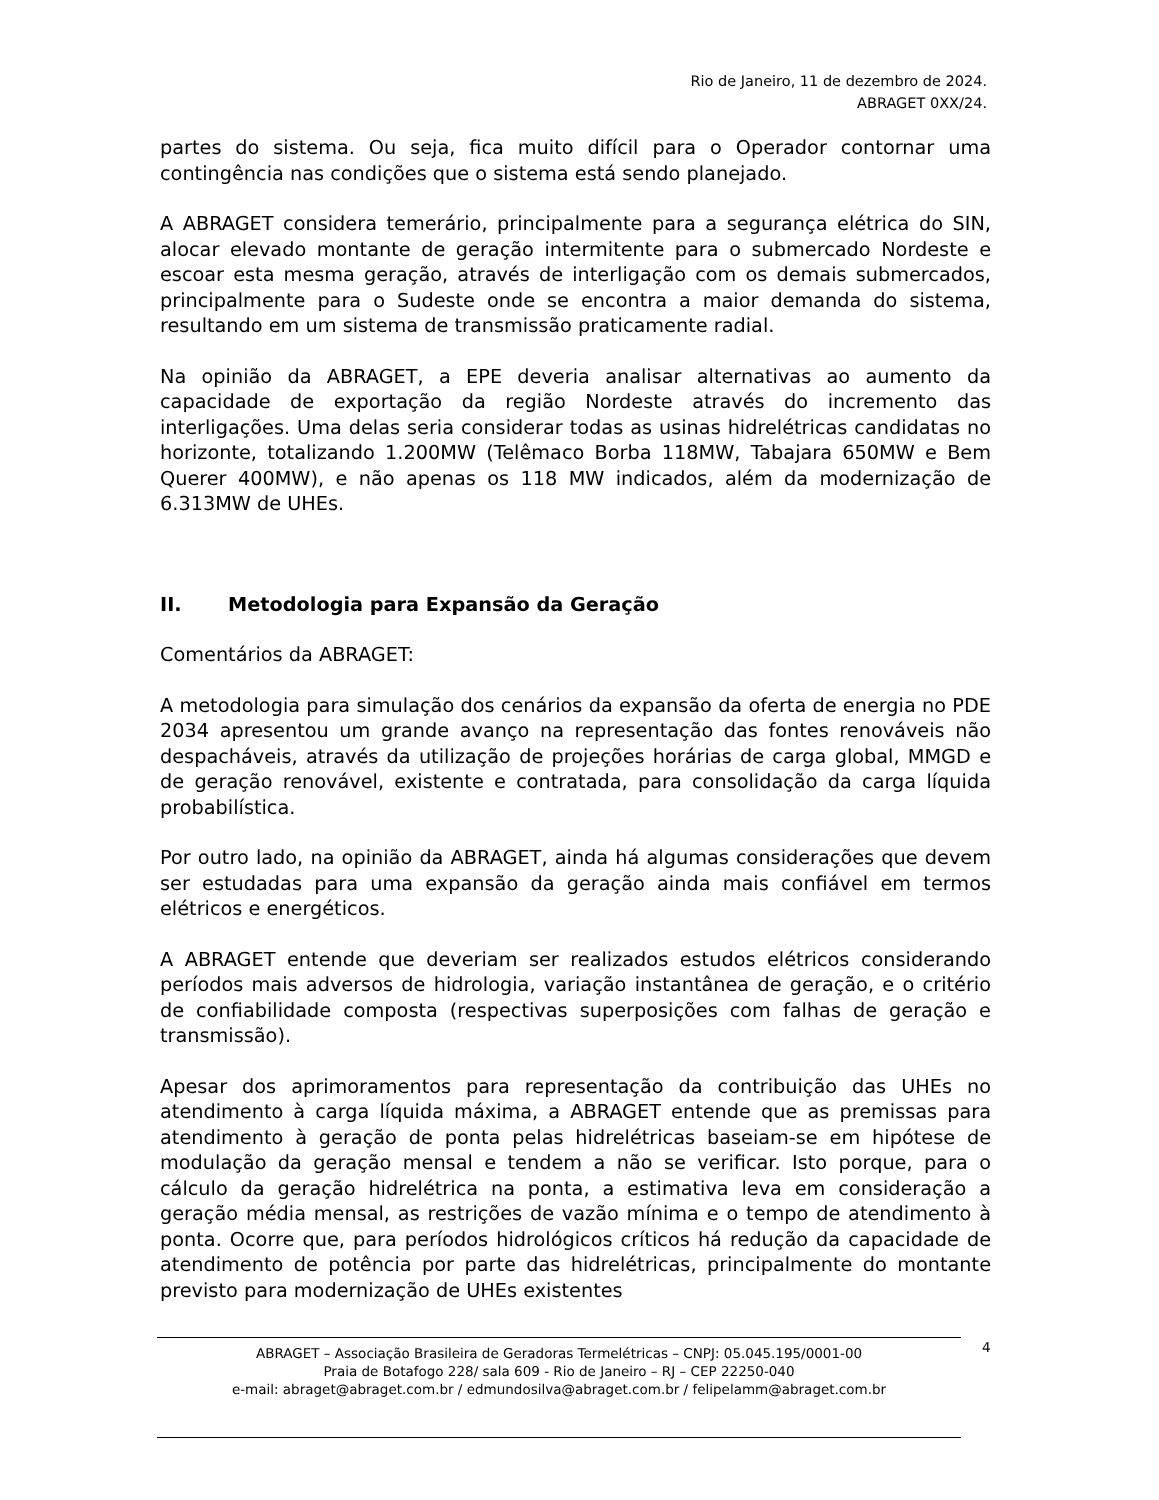Rio de Janeiro, 11 de dezembro de 2024.
ABRAGET 0XX/24.
partes do sistema. Ou seja, fica muito difícil para o Operador contornar uma contingência nas condições que o sistema está sendo planejado.
A ABRAGET considera temerário, principalmente para a segurança elétrica do SIN, alocar elevado montante de geração intermitente para o submercado Nordeste e escoar esta mesma geração, através de interligação com os demais submercados, principalmente para o Sudeste onde se encontra a maior demanda do sistema, resultando em um sistema de transmissão praticamente radial.
Na opinião da ABRAGET, a EPE deveria analisar alternativas ao aumento da capacidade de exportação da região Nordeste através do incremento das interligações. Uma delas seria considerar todas as usinas hidrelétricas candidatas no horizonte, totalizando 1.200MW (Telêmaco Borba 118MW, Tabajara 650MW e Bem Querer 400MW), e não apenas os 118 MW indicados, além da modernização de 6.313MW de UHEs.
II. Metodologia para Expansão da Geração
Comentários da ABRAGET:
A metodologia para simulação dos cenários da expansão da oferta de energia no PDE 2034 apresentou um grande avanço na representação das fontes renováveis não despacháveis, através da utilização de projeções horárias de carga global, MMGD e de geração renovável, existente e contratada, para consolidação da carga líquida probabilística.
Por outro lado, na opinião da ABRAGET, ainda há algumas considerações que devem ser estudadas para uma expansão da geração ainda mais confiável em termos elétricos e energéticos.
A ABRAGET entende que deveriam ser realizados estudos elétricos considerando períodos mais adversos de hidrologia, variação instantânea de geração, e o critério de confiabilidade composta (respectivas superposições com falhas de geração e transmissão).
Apesar dos aprimoramentos para representação da contribuição das UHEs no atendimento à carga líquida máxima, a ABRAGET entende que as premissas para atendimento à geração de ponta pelas hidrelétricas baseiam-se em hipótese de modulação da geração mensal e tendem a não se verificar. Isto porque, para o cálculo da geração hidrelétrica na ponta, a estimativa leva em consideração a geração média mensal, as restrições de vazão mínima e o tempo de atendimento à ponta. Ocorre que, para períodos hidrológicos críticos há redução da capacidade de atendimento de potência por parte das hidrelétricas, principalmente do montante previsto para modernização de UHEs existentes
ABRAGET – Associação Brasileira de Geradoras Termelétricas – CNPJ: 05.045.195/0001-00
Praia de Botafogo 228/ sala 609 - Rio de Janeiro – RJ – CEP 22250-040
e-mail: abraget@abraget.com.br / edmundosilva@abraget.com.br / felipelamm@abraget.com.br
4